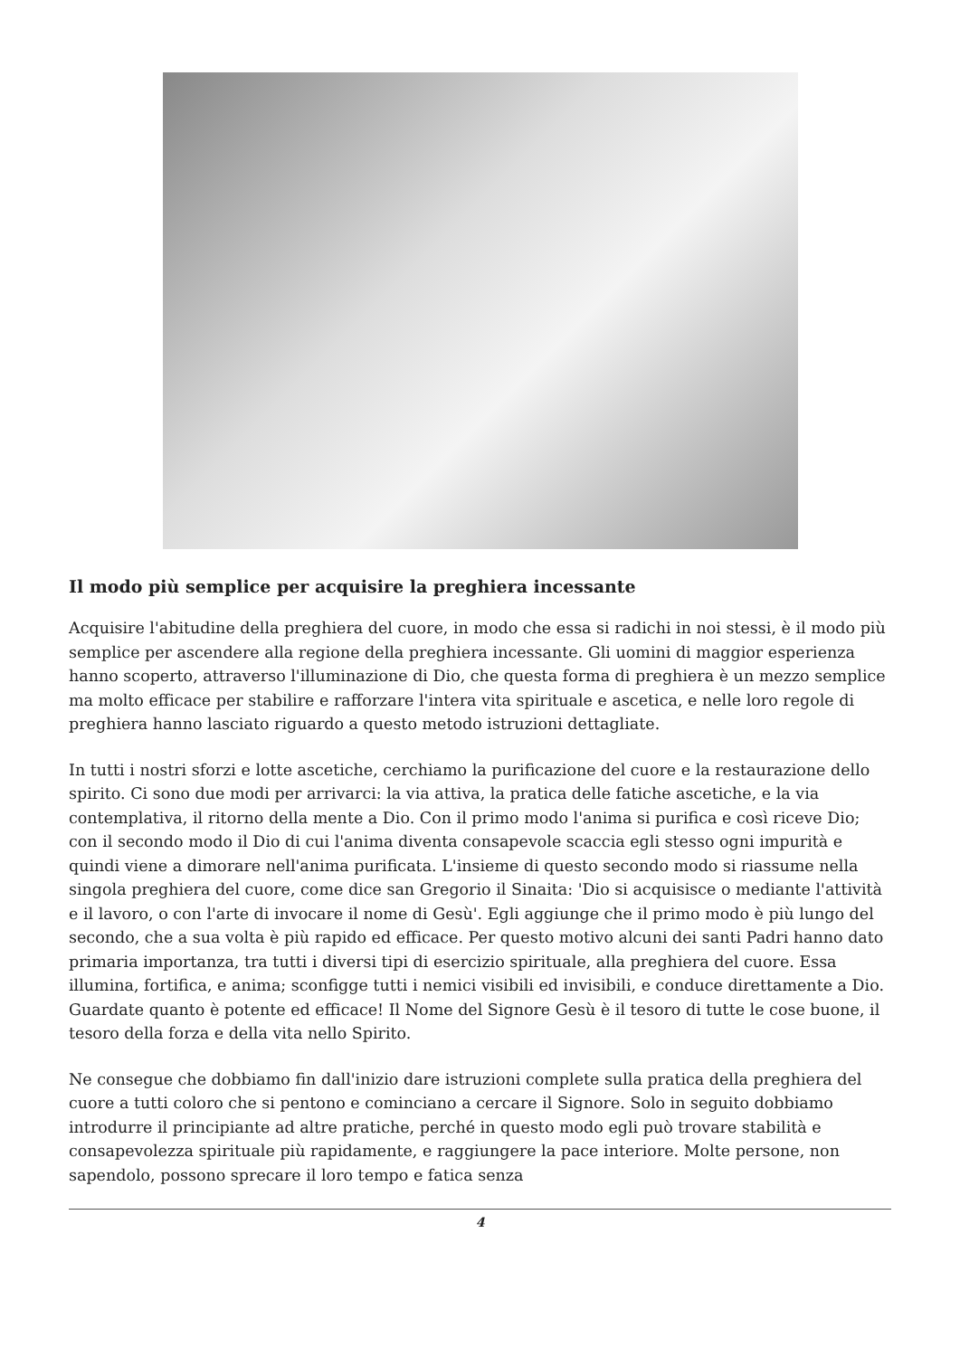Il modo più semplice per acquisire la preghiera incessante
Acquisire l'abitudine della preghiera del cuore, in modo che essa si radichi in noi stessi, è il modo più semplice per ascendere alla regione della preghiera incessante. Gli uomini di maggior esperienza hanno scoperto, attraverso l'illuminazione di Dio, che questa forma di preghiera è un mezzo semplice ma molto efficace per stabilire e rafforzare l'intera vita spirituale e ascetica, e nelle loro regole di preghiera hanno lasciato riguardo a questo metodo istruzioni dettagliate.
In tutti i nostri sforzi e lotte ascetiche, cerchiamo la purificazione del cuore e la restaurazione dello spirito. Ci sono due modi per arrivarci: la via attiva, la pratica delle fatiche ascetiche, e la via contemplativa, il ritorno della mente a Dio. Con il primo modo l'anima si purifica e così riceve Dio; con il secondo modo il Dio di cui l'anima diventa consapevole scaccia egli stesso ogni impurità e quindi viene a dimorare nell'anima purificata. L'insieme di questo secondo modo si riassume nella singola preghiera del cuore, come dice san Gregorio il Sinaita: 'Dio si acquisisce o mediante l'attività e il lavoro, o con l'arte di invocare il nome di Gesù'. Egli aggiunge che il primo modo è più lungo del secondo, che a sua volta è più rapido ed efficace. Per questo motivo alcuni dei santi Padri hanno dato primaria importanza, tra tutti i diversi tipi di esercizio spirituale, alla preghiera del cuore. Essa illumina, fortifica, e anima; sconfigge tutti i nemici visibili ed invisibili, e conduce direttamente a Dio. Guardate quanto è potente ed efficace! Il Nome del Signore Gesù è il tesoro di tutte le cose buone, il tesoro della forza e della vita nello Spirito.
Ne consegue che dobbiamo fin dall'inizio dare istruzioni complete sulla pratica della preghiera del cuore a tutti coloro che si pentono e cominciano a cercare il Signore. Solo in seguito dobbiamo introdurre il principiante ad altre pratiche, perché in questo modo egli può trovare stabilità e consapevolezza spirituale più rapidamente, e raggiungere la pace interiore. Molte persone, non sapendolo, possono sprecare il loro tempo e fatica senza
4